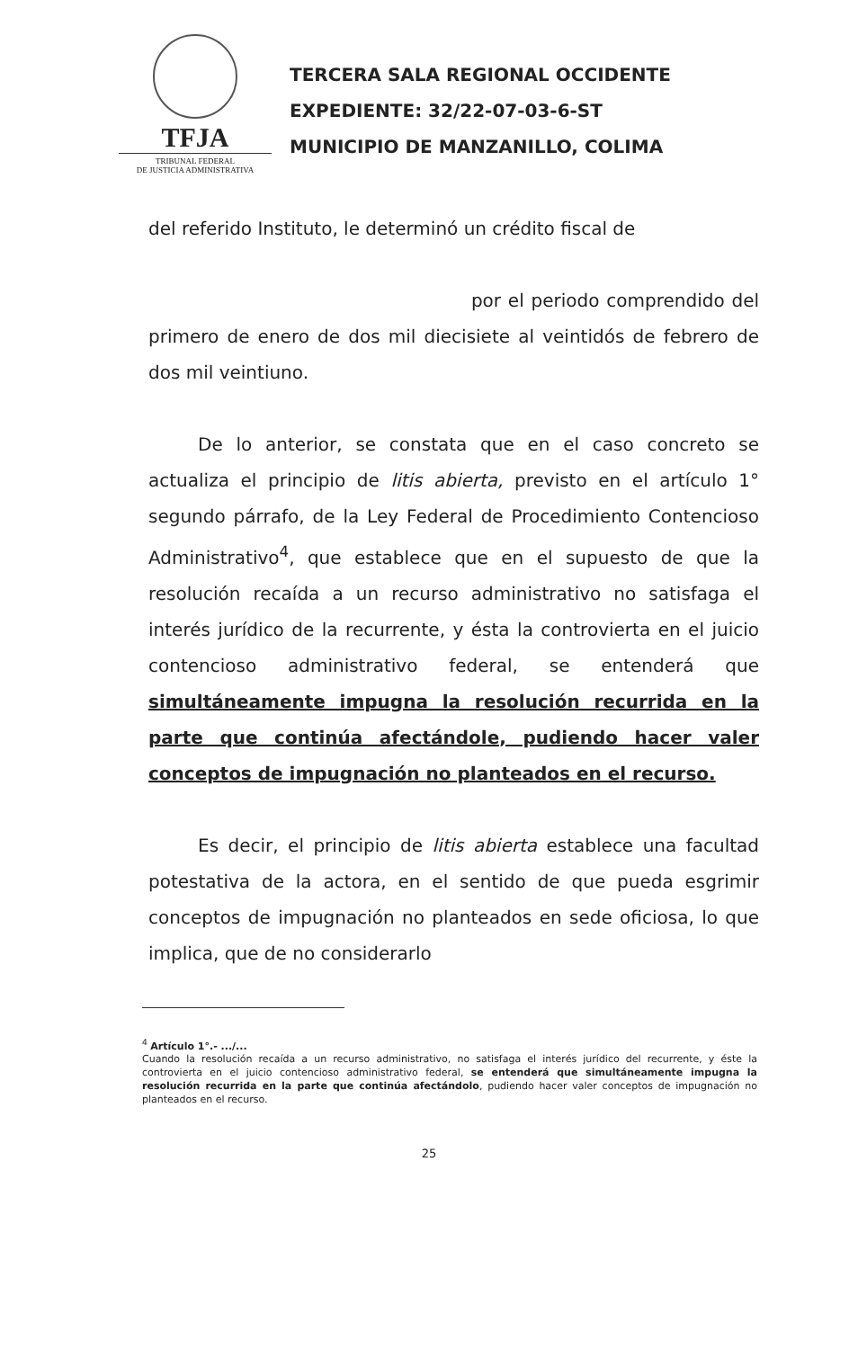TFJA
TRIBUNAL FEDERAL
DE JUSTICIA ADMINISTRATIVA
TERCERA SALA REGIONAL OCCIDENTE
EXPEDIENTE: 32/22-07-03-6-ST
MUNICIPIO DE MANZANILLO, COLIMA
del referido Instituto, le determinó un crédito fiscal de
por el periodo comprendido del primero de enero de dos mil diecisiete al veintidós de febrero de dos mil veintiuno.
De lo anterior, se constata que en el caso concreto se actualiza el principio de litis abierta, previsto en el artículo 1° segundo párrafo, de la Ley Federal de Procedimiento Contencioso Administrativo<sup>4</sup>, que establece que en el supuesto de que la resolución recaída a un recurso administrativo no satisfaga el interés jurídico de la recurrente, y ésta la controvierta en el juicio contencioso administrativo federal, se entenderá que simultáneamente impugna la resolución recurrida en la parte que continúa afectándole, pudiendo hacer valer conceptos de impugnación no planteados en el recurso.
Es decir, el principio de litis abierta establece una facultad potestativa de la actora, en el sentido de que pueda esgrimir conceptos de impugnación no planteados en sede oficiosa, lo que implica, que de no considerarlo
<sup>4</sup> Artículo 1°.- .../...
Cuando la resolución recaída a un recurso administrativo, no satisfaga el interés jurídico del recurrente, y éste la controvierta en el juicio contencioso administrativo federal, se entenderá que simultáneamente impugna la resolución recurrida en la parte que continúa afectándolo, pudiendo hacer valer conceptos de impugnación no planteados en el recurso.
25